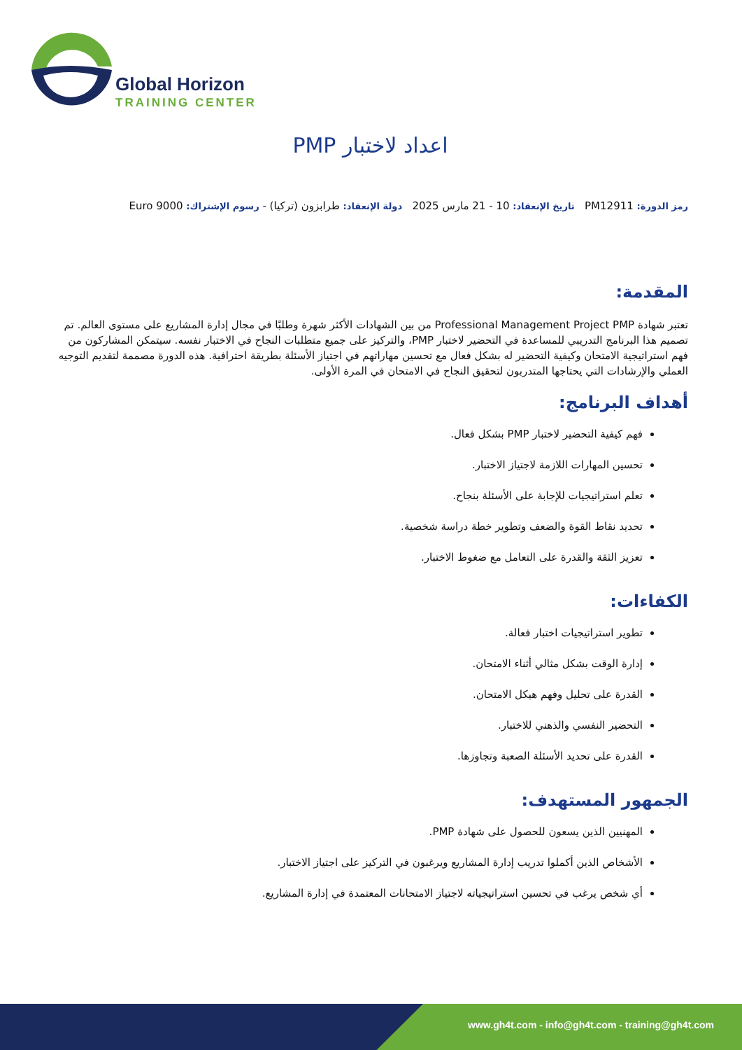Global Horizon
TRAINING CENTER
اعداد لاختبار PMP
رمز الدورة: PM12911 تاريخ الإنعقاد: 10 - 21 مارس 2025 دولة الإنعقاد: طرابزون (تركيا) - رسوم الإشتراك: 9000 Euro
المقدمة:
تعتبر شهادة Professional Management Project PMP من بين الشهادات الأكثر شهرة وطلبًا في مجال إدارة المشاريع على مستوى العالم. تم تصميم هذا البرنامج التدريبي للمساعدة في التحضير لاختبار PMP، والتركيز على جميع متطلبات النجاح في الاختبار نفسه. سيتمكن المشاركون من فهم استراتيجية الامتحان وكيفية التحضير له بشكل فعال مع تحسين مهاراتهم في اجتياز الأسئلة بطريقة احترافية. هذه الدورة مصممة لتقديم التوجيه العملي والإرشادات التي يحتاجها المتدربون لتحقيق النجاح في الامتحان في المرة الأولى.
أهداف البرنامج:
فهم كيفية التحضير لاختبار PMP بشكل فعال.
تحسين المهارات اللازمة لاجتياز الاختبار.
تعلم استراتيجيات للإجابة على الأسئلة بنجاح.
تحديد نقاط القوة والضعف وتطوير خطة دراسة شخصية.
تعزيز الثقة والقدرة على التعامل مع ضغوط الاختبار.
الكفاءات:
تطوير استراتيجيات اختبار فعالة.
إدارة الوقت بشكل مثالي أثناء الامتحان.
القدرة على تحليل وفهم هيكل الامتحان.
التحضير النفسي والذهني للاختبار.
القدرة على تحديد الأسئلة الصعبة وتجاوزها.
الجمهور المستهدف:
المهنيين الذين يسعون للحصول على شهادة PMP.
الأشخاص الذين أكملوا تدريب إدارة المشاريع ويرغبون في التركيز على اجتياز الاختبار.
أي شخص يرغب في تحسين استراتيجياته لاجتياز الامتحانات المعتمدة في إدارة المشاريع.
www.gh4t.com - info@gh4t.com - training@gh4t.com